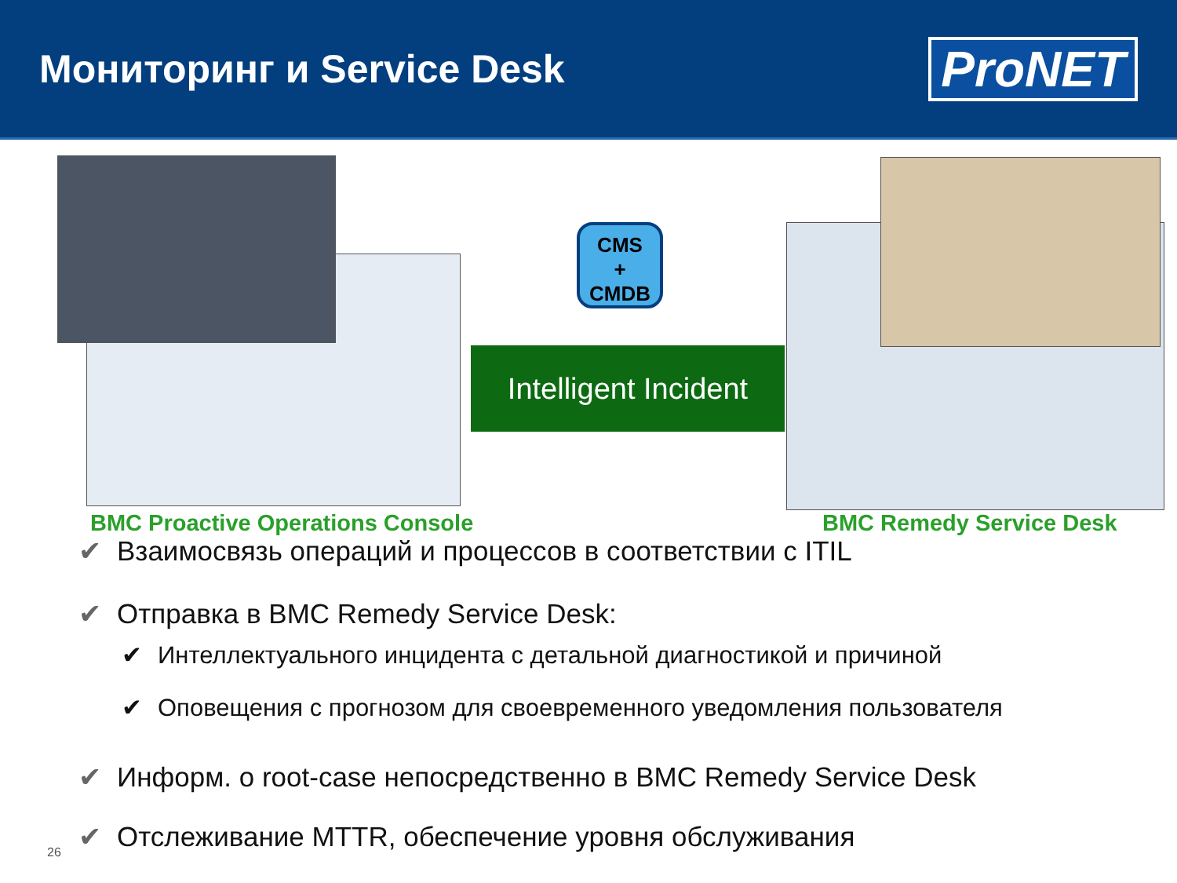Мониторинг и Service Desk
ProNET
CMS
+
CMDB
Intelligent Incident
BMC Proactive Operations Console
BMC Remedy Service Desk
✔ Взаимосвязь операций и процессов в соответствии с ITIL
✔ Отправка в BMC Remedy Service Desk:
✔ Интеллектуального инцидента с детальной диагностикой и причиной
✔ Оповещения с прогнозом для своевременного уведомления пользователя
✔ Информ. о root-case непосредственно в BMC Remedy Service Desk
✔ Отслеживание MTTR, обеспечение уровня обслуживания
26